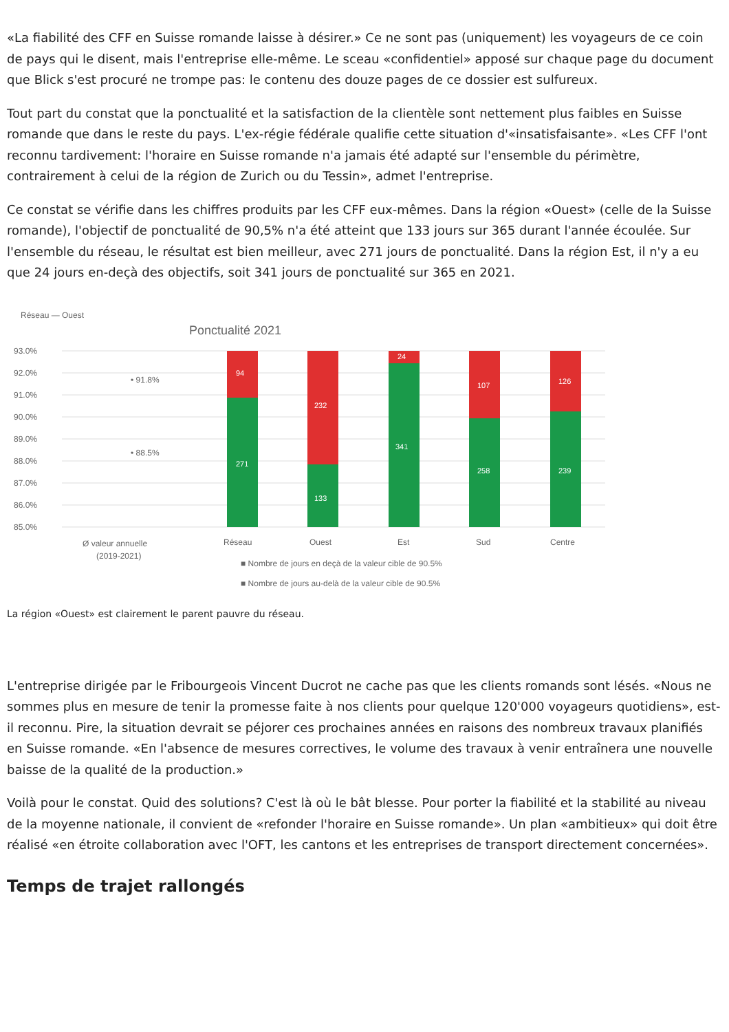«La fiabilité des CFF en Suisse romande laisse à désirer.» Ce ne sont pas (uniquement) les voyageurs de ce coin de pays qui le disent, mais l'entreprise elle-même. Le sceau «confidentiel» apposé sur chaque page du document que Blick s'est procuré ne trompe pas: le contenu des douze pages de ce dossier est sulfureux.
Tout part du constat que la ponctualité et la satisfaction de la clientèle sont nettement plus faibles en Suisse romande que dans le reste du pays. L'ex-régie fédérale qualifie cette situation d'«insatisfaisante». «Les CFF l'ont reconnu tardivement: l'horaire en Suisse romande n'a jamais été adapté sur l'ensemble du périmètre, contrairement à celui de la région de Zurich ou du Tessin», admet l'entreprise.
Ce constat se vérifie dans les chiffres produits par les CFF eux-mêmes. Dans la région «Ouest» (celle de la Suisse romande), l'objectif de ponctualité de 90,5% n'a été atteint que 133 jours sur 365 durant l'année écoulée. Sur l'ensemble du réseau, le résultat est bien meilleur, avec 271 jours de ponctualité. Dans la région Est, il n'y a eu que 24 jours en-deçà des objectifs, soit 341 jours de ponctualité sur 365 en 2021.
Réseau — Ouest
Ponctualité 2021
93.0%
92.0%
91.0%
90.0%
89.0%
88.0%
87.0%
86.0%
85.0%
• 91.8%
• 88.5%
94
271
232
133
24
341
107
258
126
239
Ø valeur annuelle
(2019-2021)
Réseau
Ouest
Est
Sud
Centre
■ Nombre de jours en deçà de la valeur cible de 90.5%
■ Nombre de jours au-delà de la valeur cible de 90.5%
La région «Ouest» est clairement le parent pauvre du réseau.
L'entreprise dirigée par le Fribourgeois Vincent Ducrot ne cache pas que les clients romands sont lésés. «Nous ne sommes plus en mesure de tenir la promesse faite à nos clients pour quelque 120'000 voyageurs quotidiens», est-il reconnu. Pire, la situation devrait se péjorer ces prochaines années en raisons des nombreux travaux planifiés en Suisse romande. «En l'absence de mesures correctives, le volume des travaux à venir entraînera une nouvelle baisse de la qualité de la production.»
Voilà pour le constat. Quid des solutions? C'est là où le bât blesse. Pour porter la fiabilité et la stabilité au niveau de la moyenne nationale, il convient de «refonder l'horaire en Suisse romande». Un plan «ambitieux» qui doit être réalisé «en étroite collaboration avec l'OFT, les cantons et les entreprises de transport directement concernées».
Temps de trajet rallongés